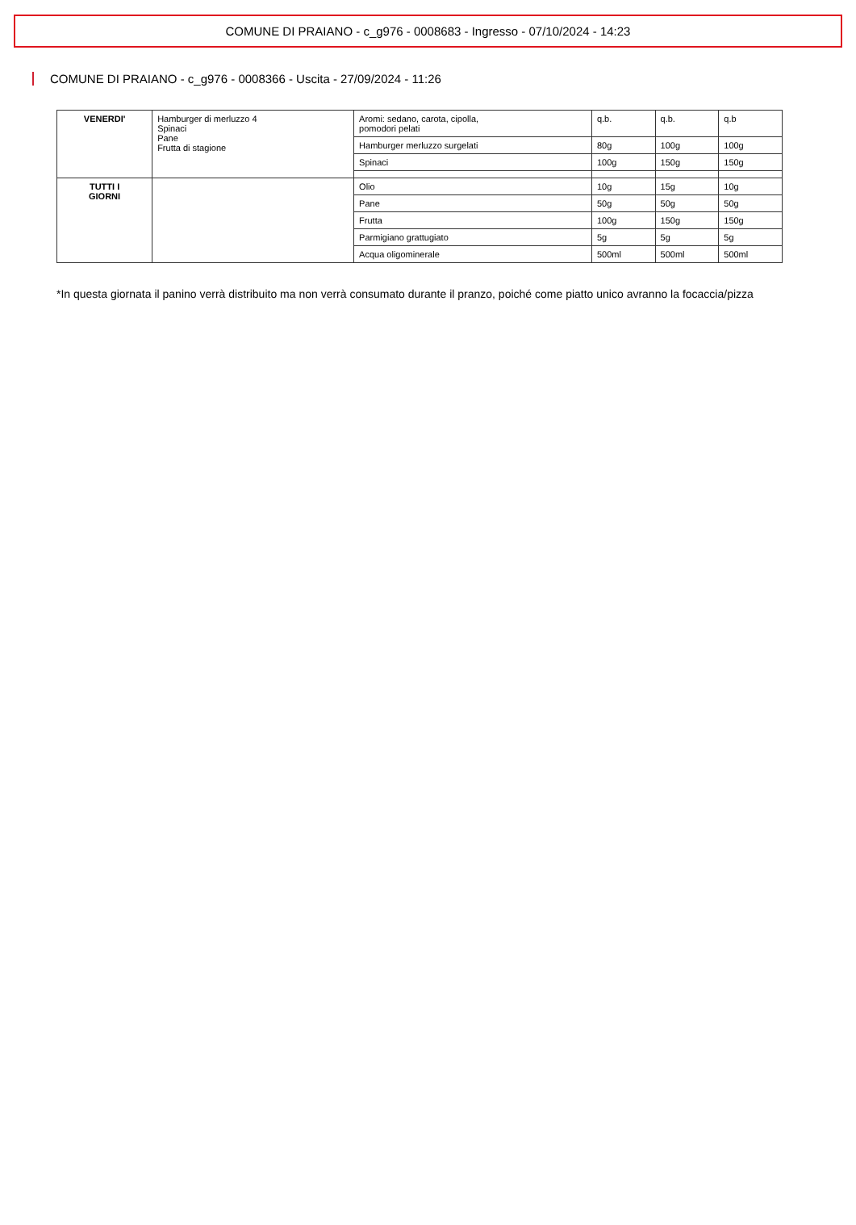COMUNE DI PRAIANO - c_g976 - 0008683 - Ingresso - 07/10/2024 - 14:23
COMUNE DI PRAIANO - c_g976 - 0008366 - Uscita - 27/09/2024 - 11:26
| VENERDI' | Hamburger di merluzzo 4 Spinaci Pane Frutta di stagione | Aromi: sedano, carota, cipolla, pomodori pelati | q.b. | q.b. | q.b |
| | | Hamburger merluzzo surgelati | 80g | 100g | 100g |
| | | Spinaci | 100g | 150g | 150g |
| TUTTI I GIORNI | | Olio | 10g | 15g | 10g |
| | | Pane | 50g | 50g | 50g |
| | | Frutta | 100g | 150g | 150g |
| | | Parmigiano grattugiato | 5g | 5g | 5g |
| | | Acqua oligominerale | 500ml | 500ml | 500ml |
*In questa giornata il panino verrà distribuito ma non verrà consumato durante il pranzo, poiché come piatto unico avranno la focaccia/pizza